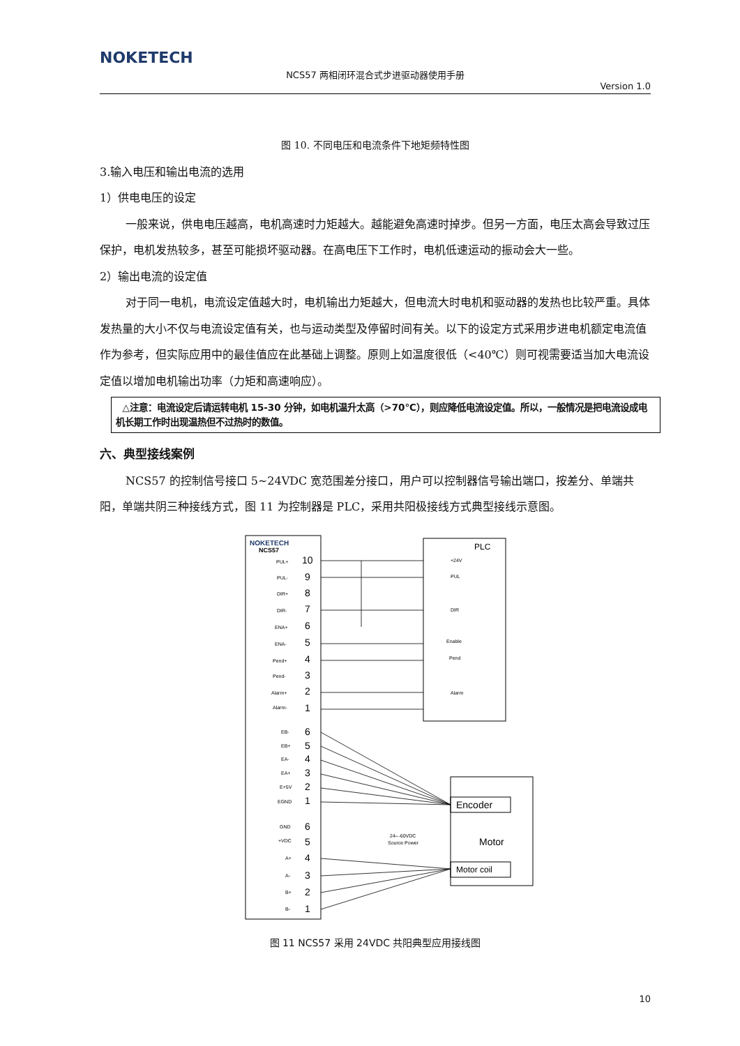NOKETECH
NCS57 两相闭环混合式步进驱动器使用手册
Version 1.0
图 10. 不同电压和电流条件下地矩频特性图
3.输入电压和输出电流的选用
1）供电电压的设定
一般来说，供电电压越高，电机高速时力矩越大。越能避免高速时掉步。但另一方面，电压太高会导致过压保护，电机发热较多，甚至可能损坏驱动器。在高电压下工作时，电机低速运动的振动会大一些。
2）输出电流的设定值
对于同一电机，电流设定值越大时，电机输出力矩越大，但电流大时电机和驱动器的发热也比较严重。具体发热量的大小不仅与电流设定值有关，也与运动类型及停留时间有关。以下的设定方式采用步进电机额定电流值作为参考，但实际应用中的最佳值应在此基础上调整。原则上如温度很低（<40℃）则可视需要适当加大电流设定值以增加电机输出功率（力矩和高速响应）。
△注意：电流设定后请运转电机 15-30 分钟，如电机温升太高（>70℃），则应降低电流设定值。所以，一般情况是把电流设成电机长期工作时出现温热但不过热时的数值。
六、典型接线案例
NCS57 的控制信号接口 5~24VDC 宽范围差分接口，用户可以控制器信号输出端口，按差分、单端共阳，单端共阴三种接线方式，图 11 为控制器是 PLC，采用共阳极接线方式典型接线示意图。
NOKETECH
NCS57
PLC
Encoder
Motor
Motor coil
24---60VDC
Source Power
PUL+
PUL-
DIR+
DIR-
ENA+
ENA-
Pend+
Pend-
Alarm+
Alarm-
EB-
EB+
EA-
EA+
E+5V
EGND
GND
+VDC
A+
A-
B+
B-
+24V
PUL
DIR
Enable
Pend
Alarm
10
9
8
7
6
5
4
3
2
1
6
5
4
3
2
1
6
5
4
3
2
1
图 11 NCS57 采用 24VDC 共阳典型应用接线图
10